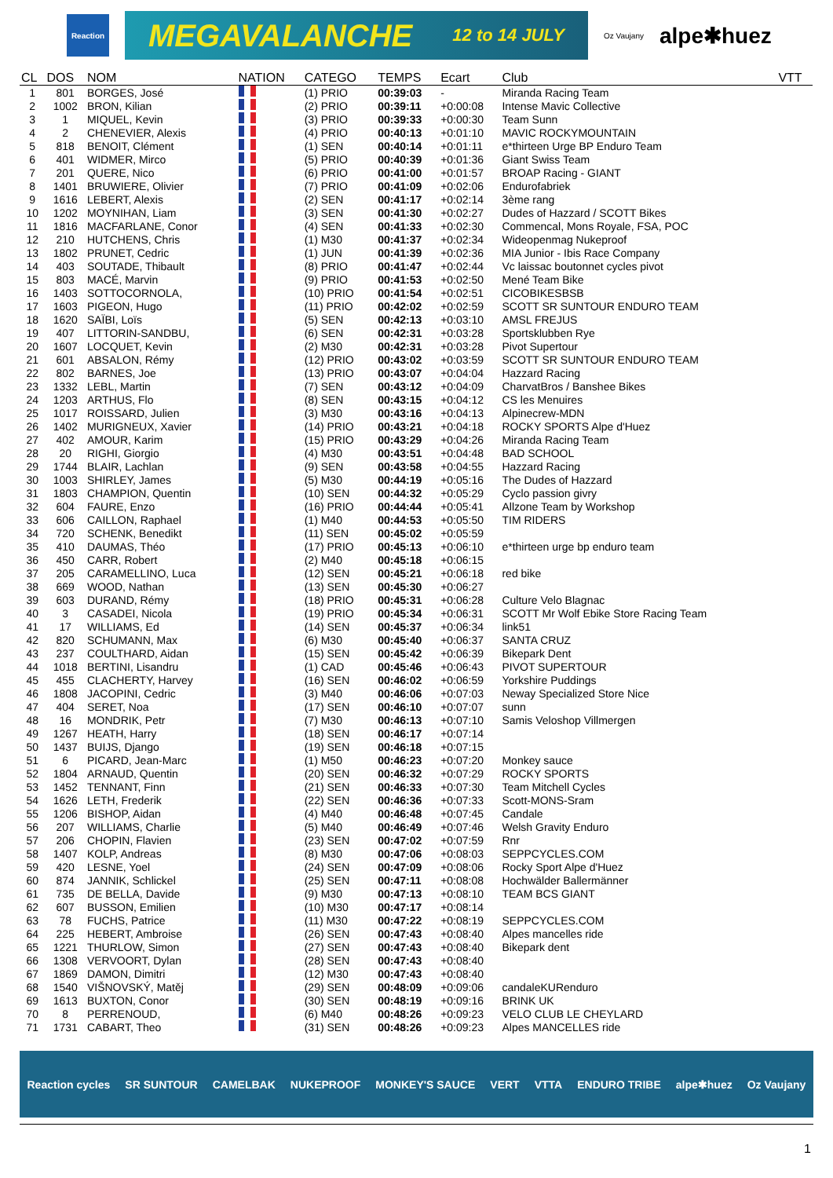Reaction
MEGAVALANCHE 12 to 14 JULY
Oz Vaujany
alpe✱huez
| CL | DOS | NOM | NATION | CATEGO | TEMPS | Ecart | Club | VTT |
| --- | --- | --- | --- | --- | --- | --- | --- | --- |
| 1 | 801 | BORGES, José | | (1) PRIO | 00:39:03 | - | Miranda Racing Team | |
| 2 | 1002 | BRON, Kilian | | (2) PRIO | 00:39:11 | +0:00:08 | Intense Mavic Collective | |
| 3 | 1 | MIQUEL, Kevin | | (3) PRIO | 00:39:33 | +0:00:30 | Team Sunn | |
| 4 | 2 | CHENEVIER, Alexis | | (4) PRIO | 00:40:13 | +0:01:10 | MAVIC ROCKYMOUNTAIN | |
| 5 | 818 | BENOIT, Clément | | (1) SEN | 00:40:14 | +0:01:11 | e*thirteen Urge BP Enduro Team | |
| 6 | 401 | WIDMER, Mirco | | (5) PRIO | 00:40:39 | +0:01:36 | Giant Swiss Team | |
| 7 | 201 | QUERE, Nico | | (6) PRIO | 00:41:00 | +0:01:57 | BROAP Racing - GIANT | |
| 8 | 1401 | BRUWIERE, Olivier | | (7) PRIO | 00:41:09 | +0:02:06 | Endurofabriek | |
| 9 | 1616 | LEBERT, Alexis | | (2) SEN | 00:41:17 | +0:02:14 | 3ème rang | |
| 10 | 1202 | MOYNIHAN, Liam | | (3) SEN | 00:41:30 | +0:02:27 | Dudes of Hazzard / SCOTT Bikes | |
| 11 | 1816 | MACFARLANE, Conor | | (4) SEN | 00:41:33 | +0:02:30 | Commencal, Mons Royale, FSA, POC | |
| 12 | 210 | HUTCHENS, Chris | | (1) M30 | 00:41:37 | +0:02:34 | Wideopenmag Nukeproof | |
| 13 | 1802 | PRUNET, Cedric | | (1) JUN | 00:41:39 | +0:02:36 | MIA Junior - Ibis Race Company | |
| 14 | 403 | SOUTADE, Thibault | | (8) PRIO | 00:41:47 | +0:02:44 | Vc laissac boutonnet cycles pivot | |
| 15 | 803 | MACÉ, Marvin | | (9) PRIO | 00:41:53 | +0:02:50 | Mené Team Bike | |
| 16 | 1403 | SOTTOCORNOLA, | | (10) PRIO | 00:41:54 | +0:02:51 | CICOBIKESBSB | |
| 17 | 1603 | PIGEON, Hugo | | (11) PRIO | 00:42:02 | +0:02:59 | SCOTT SR SUNTOUR ENDURO TEAM | |
| 18 | 1620 | SAÏBI, Loïs | | (5) SEN | 00:42:13 | +0:03:10 | AMSL FREJUS | |
| 19 | 407 | LITTORIN-SANDBU, | | (6) SEN | 00:42:31 | +0:03:28 | Sportsklubben Rye | |
| 20 | 1607 | LOCQUET, Kevin | | (2) M30 | 00:42:31 | +0:03:28 | Pivot Supertour | |
| 21 | 601 | ABSALON, Rémy | | (12) PRIO | 00:43:02 | +0:03:59 | SCOTT SR SUNTOUR ENDURO TEAM | |
| 22 | 802 | BARNES, Joe | | (13) PRIO | 00:43:07 | +0:04:04 | Hazzard Racing | |
| 23 | 1332 | LEBL, Martin | | (7) SEN | 00:43:12 | +0:04:09 | CharvatBros / Banshee Bikes | |
| 24 | 1203 | ARTHUS, Flo | | (8) SEN | 00:43:15 | +0:04:12 | CS les Menuires | |
| 25 | 1017 | ROISSARD, Julien | | (3) M30 | 00:43:16 | +0:04:13 | Alpinecrew-MDN | |
| 26 | 1402 | MURIGNEUX, Xavier | | (14) PRIO | 00:43:21 | +0:04:18 | ROCKY SPORTS Alpe d'Huez | |
| 27 | 402 | AMOUR, Karim | | (15) PRIO | 00:43:29 | +0:04:26 | Miranda Racing Team | |
| 28 | 20 | RIGHI, Giorgio | | (4) M30 | 00:43:51 | +0:04:48 | BAD SCHOOL | |
| 29 | 1744 | BLAIR, Lachlan | | (9) SEN | 00:43:58 | +0:04:55 | Hazzard Racing | |
| 30 | 1003 | SHIRLEY, James | | (5) M30 | 00:44:19 | +0:05:16 | The Dudes of Hazzard | |
| 31 | 1803 | CHAMPION, Quentin | | (10) SEN | 00:44:32 | +0:05:29 | Cyclo passion givry | |
| 32 | 604 | FAURE, Enzo | | (16) PRIO | 00:44:44 | +0:05:41 | Allzone Team by Workshop | |
| 33 | 606 | CAILLON, Raphael | | (1) M40 | 00:44:53 | +0:05:50 | TIM RIDERS | |
| 34 | 720 | SCHENK, Benedikt | | (11) SEN | 00:45:02 | +0:05:59 | | |
| 35 | 410 | DAUMAS, Théo | | (17) PRIO | 00:45:13 | +0:06:10 | e*thirteen urge bp enduro team | |
| 36 | 450 | CARR, Robert | | (2) M40 | 00:45:18 | +0:06:15 | | |
| 37 | 205 | CARAMELLINO, Luca | | (12) SEN | 00:45:21 | +0:06:18 | red bike | |
| 38 | 669 | WOOD, Nathan | | (13) SEN | 00:45:30 | +0:06:27 | | |
| 39 | 603 | DURAND, Rémy | | (18) PRIO | 00:45:31 | +0:06:28 | Culture Velo Blagnac | |
| 40 | 3 | CASADEI, Nicola | | (19) PRIO | 00:45:34 | +0:06:31 | SCOTT Mr Wolf Ebike Store Racing Team | |
| 41 | 17 | WILLIAMS, Ed | | (14) SEN | 00:45:37 | +0:06:34 | link51 | |
| 42 | 820 | SCHUMANN, Max | | (6) M30 | 00:45:40 | +0:06:37 | SANTA CRUZ | |
| 43 | 237 | COULTHARD, Aidan | | (15) SEN | 00:45:42 | +0:06:39 | Bikepark Dent | |
| 44 | 1018 | BERTINI, Lisandru | | (1) CAD | 00:45:46 | +0:06:43 | PIVOT SUPERTOUR | |
| 45 | 455 | CLACHERTY, Harvey | | (16) SEN | 00:46:02 | +0:06:59 | Yorkshire Puddings | |
| 46 | 1808 | JACOPINI, Cedric | | (3) M40 | 00:46:06 | +0:07:03 | Neway Specialized Store Nice | |
| 47 | 404 | SERET, Noa | | (17) SEN | 00:46:10 | +0:07:07 | sunn | |
| 48 | 16 | MONDRIK, Petr | | (7) M30 | 00:46:13 | +0:07:10 | Samis Veloshop Villmergen | |
| 49 | 1267 | HEATH, Harry | | (18) SEN | 00:46:17 | +0:07:14 | | |
| 50 | 1437 | BUIJS, Django | | (19) SEN | 00:46:18 | +0:07:15 | | |
| 51 | 6 | PICARD, Jean-Marc | | (1) M50 | 00:46:23 | +0:07:20 | Monkey sauce | |
| 52 | 1804 | ARNAUD, Quentin | | (20) SEN | 00:46:32 | +0:07:29 | ROCKY SPORTS | |
| 53 | 1452 | TENNANT, Finn | | (21) SEN | 00:46:33 | +0:07:30 | Team Mitchell Cycles | |
| 54 | 1626 | LETH, Frederik | | (22) SEN | 00:46:36 | +0:07:33 | Scott-MONS-Sram | |
| 55 | 1206 | BISHOP, Aidan | | (4) M40 | 00:46:48 | +0:07:45 | Candale | |
| 56 | 207 | WILLIAMS, Charlie | | (5) M40 | 00:46:49 | +0:07:46 | Welsh Gravity Enduro | |
| 57 | 206 | CHOPIN, Flavien | | (23) SEN | 00:47:02 | +0:07:59 | Rnr | |
| 58 | 1407 | KOLP, Andreas | | (8) M30 | 00:47:06 | +0:08:03 | SEPPCYCLES.COM | |
| 59 | 420 | LESNE, Yoel | | (24) SEN | 00:47:09 | +0:08:06 | Rocky Sport Alpe d'Huez | |
| 60 | 874 | JANNIK, Schlickel | | (25) SEN | 00:47:11 | +0:08:08 | Hochwälder Ballermänner | |
| 61 | 735 | DE BELLA, Davide | | (9) M30 | 00:47:13 | +0:08:10 | TEAM BCS GIANT | |
| 62 | 607 | BUSSON, Emilien | | (10) M30 | 00:47:17 | +0:08:14 | | |
| 63 | 78 | FUCHS, Patrice | | (11) M30 | 00:47:22 | +0:08:19 | SEPPCYCLES.COM | |
| 64 | 225 | HEBERT, Ambroise | | (26) SEN | 00:47:43 | +0:08:40 | Alpes mancelles ride | |
| 65 | 1221 | THURLOW, Simon | | (27) SEN | 00:47:43 | +0:08:40 | Bikepark dent | |
| 66 | 1308 | VERVOORT, Dylan | | (28) SEN | 00:47:43 | +0:08:40 | | |
| 67 | 1869 | DAMON, Dimitri | | (12) M30 | 00:47:43 | +0:08:40 | | |
| 68 | 1540 | VIŠNOVSKÝ, Matěj | | (29) SEN | 00:48:09 | +0:09:06 | candaleKURenduro | |
| 69 | 1613 | BUXTON, Conor | | (30) SEN | 00:48:19 | +0:09:16 | BRINK UK | |
| 70 | 8 | PERRENOUD, | | (6) M40 | 00:48:26 | +0:09:23 | VELO CLUB LE CHEYLARD | |
| 71 | 1731 | CABART, Theo | | (31) SEN | 00:48:26 | +0:09:23 | Alpes MANCELLES ride | |
Reaction cycles SR SUNTOUR CAMELBAK NUKEPROOF MONKEY'S SAUCE VERT VTTA ENDURO TRIBE alpe✱huez Oz Vaujany
1